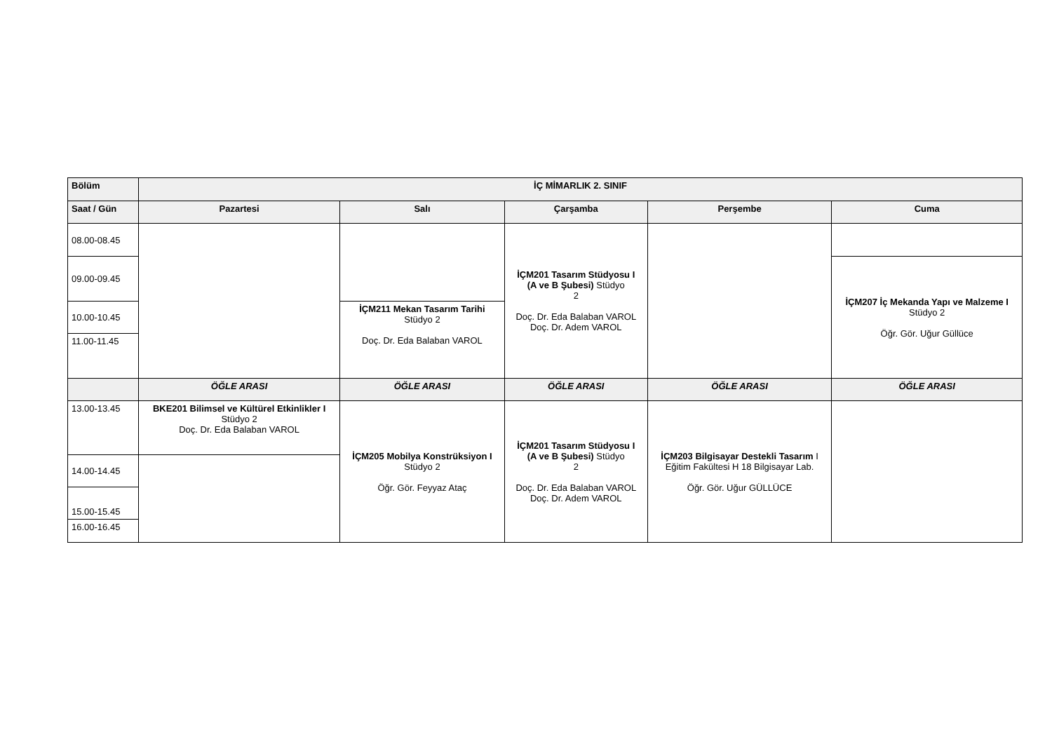| Bölüm | İÇ MİMARLIK 2. SINIF | | | | |
| --- | --- | --- | --- | --- | --- |
| Saat / Gün | Pazartesi | Salı | Çarşamba | Perşembe | Cuma |
| 08.00-08.45 | | | İÇM201 Tasarım Stüdyosu I (A ve B Şubesi) Stüdyo 2 Doç. Dr. Eda Balaban VAROL Doç. Dr. Adem VAROL | | |
| 09.00-09.45 | | | | | İÇM207 İç Mekanda Yapı ve Malzeme I Stüdyo 2 Öğr. Gör. Uğur Güllüce |
| 10.00-10.45 | | İÇM211 Mekan Tasarım Tarihi Stüdyo 2 Doç. Dr. Eda Balaban VAROL | | | |
| 11.00-11.45 | | | | | |
| | ÖĞLE ARASI | ÖĞLE ARASI | ÖĞLE ARASI | ÖĞLE ARASI | ÖĞLE ARASI |
| 13.00-13.45 | BKE201 Bilimsel ve Kültürel Etkinlikler I Stüdyo 2 Doç. Dr. Eda Balaban VAROL | İÇM205 Mobilya Konstrüksiyon I Stüdyo 2 Öğr. Gör. Feyyaz Ataç | İÇM201 Tasarım Stüdyosu I (A ve B Şubesi) Stüdyo 2 Doç. Dr. Eda Balaban VAROL Doç. Dr. Adem VAROL | İÇM203 Bilgisayar Destekli Tasarım I Eğitim Fakültesi H 18 Bilgisayar Lab. Öğr. Gör. Uğur GÜLLÜCE | |
| 14.00-14.45 | | | | | |
| 15.00-15.45 | | | | | |
| 16.00-16.45 | | | | | |